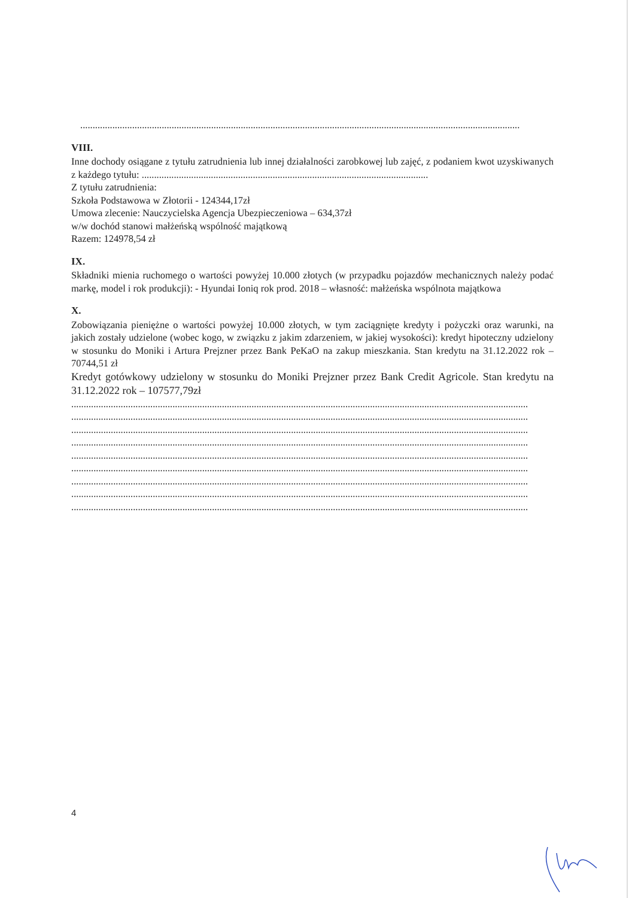..................................................................................................................................................................................
VIII.
Inne dochody osiągane z tytułu zatrudnienia lub innej działalności zarobkowej lub zajęć, z podaniem kwot uzyskiwanych z każdego tytułu: ....................................................................................................................
Z tytułu zatrudnienia:
Szkoła Podstawowa w Złotorii - 124344,17zł
Umowa zlecenie: Nauczycielska Agencja Ubezpieczeniowa – 634,37zł
w/w dochód stanowi małżeńską wspólność majątkową
Razem: 124978,54 zł
IX.
Składniki mienia ruchomego o wartości powyżej 10.000 złotych (w przypadku pojazdów mechanicznych należy podać markę, model i rok produkcji): - Hyundai Ioniq rok prod. 2018 – własność: małżeńska wspólnota majątkowa
X.
Zobowiązania pieniężne o wartości powyżej 10.000 złotych, w tym zaciągnięte kredyty i pożyczki oraz warunki, na jakich zostały udzielone (wobec kogo, w związku z jakim zdarzeniem, w jakiej wysokości): kredyt hipoteczny udzielony w stosunku do Moniki i Artura Prejzner przez Bank PeKaO na zakup mieszkania. Stan kredytu na 31.12.2022 rok – 70744,51 zł
Kredyt gotówkowy udzielony w stosunku do Moniki Prejzner przez Bank Credit Agricole. Stan kredytu na 31.12.2022 rok – 107577,79zł
.........................................................................................................................................................................................
.........................................................................................................................................................................................
.........................................................................................................................................................................................
.........................................................................................................................................................................................
.........................................................................................................................................................................................
.........................................................................................................................................................................................
.........................................................................................................................................................................................
.........................................................................................................................................................................................
.........................................................................................................................................................................................
4